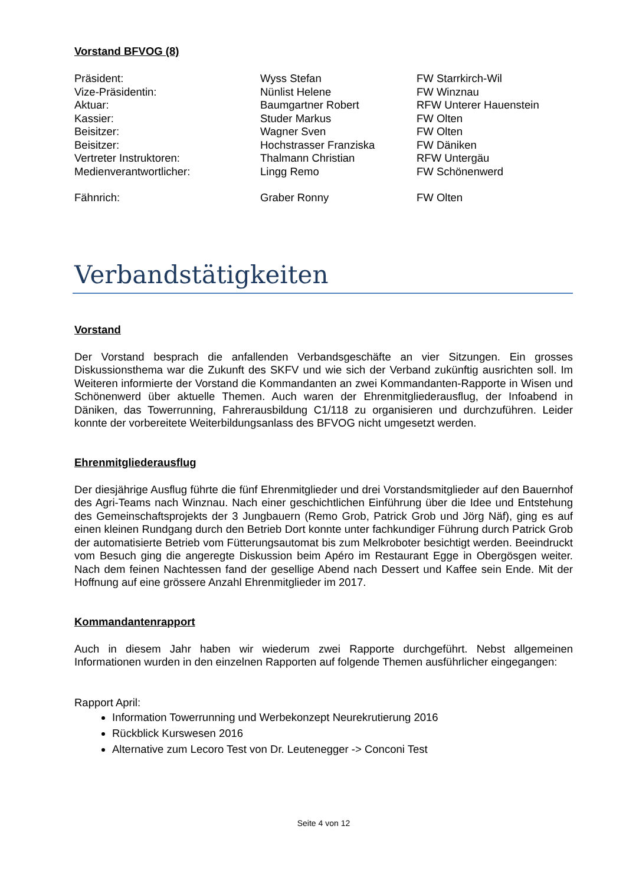Vorstand BFVOG (8)
| Präsident: | Wyss Stefan | FW Starrkirch-Wil |
| Vize-Präsidentin: | Nünlist Helene | FW Winznau |
| Aktuar: | Baumgartner Robert | RFW Unterer Hauenstein |
| Kassier: | Studer Markus | FW Olten |
| Beisitzer: | Wagner Sven | FW Olten |
| Beisitzer: | Hochstrasser Franziska | FW Däniken |
| Vertreter Instruktoren: | Thalmann Christian | RFW Untergäu |
| Medienverantwortlicher: | Lingg Remo | FW Schönenwerd |
| Fähnrich: | Graber Ronny | FW Olten |
Verbandstätigkeiten
Vorstand
Der Vorstand besprach die anfallenden Verbandsgeschäfte an vier Sitzungen. Ein grosses Diskussionsthema war die Zukunft des SKFV und wie sich der Verband zukünftig ausrichten soll. Im Weiteren informierte der Vorstand die Kommandanten an zwei Kommandanten-Rapporte in Wisen und Schönenwerd über aktuelle Themen. Auch waren der Ehrenmitgliederausflug, der Infoabend in Däniken, das Towerrunning, Fahrerausbildung C1/118 zu organisieren und durchzuführen. Leider konnte der vorbereitete Weiterbildungsanlass des BFVOG nicht umgesetzt werden.
Ehrenmitgliederausflug
Der diesjährige Ausflug führte die fünf Ehrenmitglieder und drei Vorstandsmitglieder auf den Bauernhof des Agri-Teams nach Winznau. Nach einer geschichtlichen Einführung über die Idee und Entstehung des Gemeinschaftsprojekts der 3 Jungbauern (Remo Grob, Patrick Grob und Jörg Näf), ging es auf einen kleinen Rundgang durch den Betrieb Dort konnte unter fachkundiger Führung durch Patrick Grob der automatisierte Betrieb vom Fütterungsautomat bis zum Melkroboter besichtigt werden. Beeindruckt vom Besuch ging die angeregte Diskussion beim Apéro im Restaurant Egge in Obergösgen weiter. Nach dem feinen Nachtessen fand der gesellige Abend nach Dessert und Kaffee sein Ende. Mit der Hoffnung auf eine grössere Anzahl Ehrenmitglieder im 2017.
Kommandantenrapport
Auch in diesem Jahr haben wir wiederum zwei Rapporte durchgeführt. Nebst allgemeinen Informationen wurden in den einzelnen Rapporten auf folgende Themen ausführlicher eingegangen:
Rapport April:
Information Towerrunning und Werbekonzept Neurekrutierung 2016
Rückblick Kurswesen 2016
Alternative zum Lecoro Test von Dr. Leutenegger -> Conconi Test
Seite 4 von 12